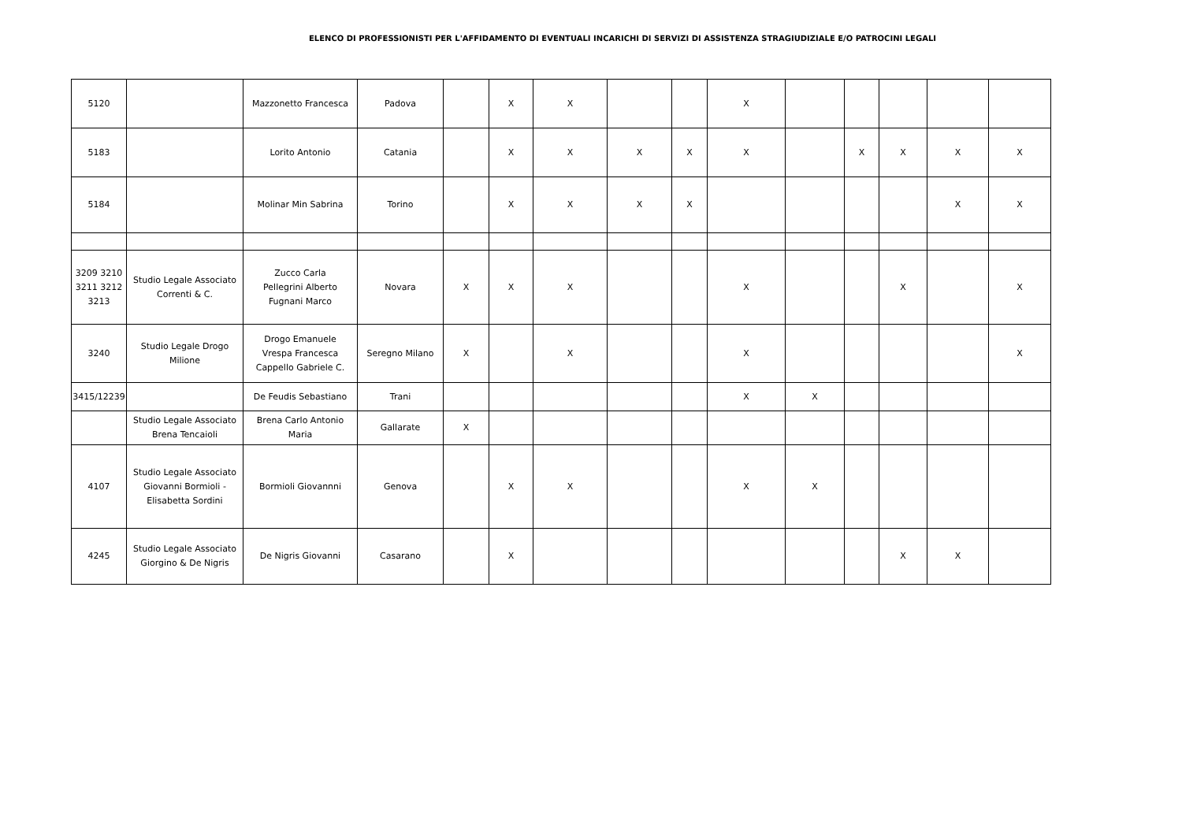ELENCO DI PROFESSIONISTI PER L'AFFIDAMENTO DI EVENTUALI INCARICHI DI SERVIZI DI ASSISTENZA STRAGIUDIZIALE E/O PATROCINI LEGALI
| 5120 | | Mazzonetto Francesca | Padova | | X | X | | | X | | | | | |
| 5183 | | Lorito Antonio | Catania | | X | X | X | X | X | | X | X | X | X |
| 5184 | | Molinar Min Sabrina | Torino | | X | X | X | X | | | | | X | X |
| 3209 3210 3211 3212 3213 | Studio Legale Associato Correnti & C. | Zucco Carla Pellegrini Alberto Fugnani Marco | Novara | X | X | X | | | X | | | X | | X |
| 3240 | Studio Legale Drogo Milione | Drogo Emanuele Vrespa Francesca Cappello Gabriele C. | Seregno Milano | X | | X | | | X | | | | | X |
| 3415/12239 | | De Feudis Sebastiano | Trani | | | | | | X | X | | | | |
| | Studio Legale Associato Brena Tencaioli | Brena Carlo Antonio Maria | Gallarate | X | | | | | | | | | | |
| 4107 | Studio Legale Associato Giovanni Bormioli - Elisabetta Sordini | Bormioli Giovannni | Genova | | X | X | | | X | X | | | | |
| 4245 | Studio Legale Associato Giorgino & De Nigris | De Nigris Giovanni | Casarano | | X | | | | | | | X | X | |